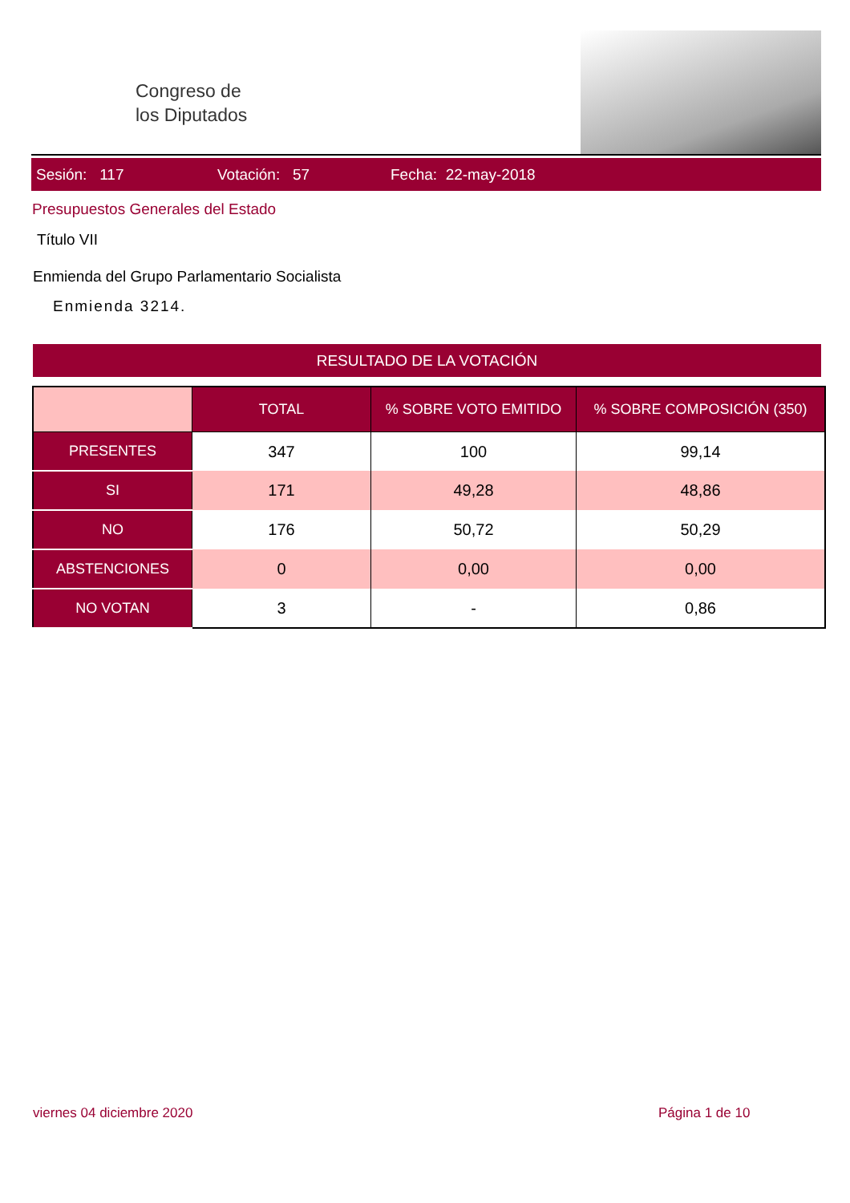Congreso de
los Diputados
Sesión: 117 Votación: 57 Fecha: 22-may-2018
Presupuestos Generales del Estado
Título VII
Enmienda del Grupo Parlamentario Socialista
Enmienda 3214.
RESULTADO DE LA VOTACIÓN
| | TOTAL | % SOBRE VOTO EMITIDO | % SOBRE COMPOSICIÓN (350) |
| --- | --- | --- | --- |
| PRESENTES | 347 | 100 | 99,14 |
| SI | 171 | 49,28 | 48,86 |
| NO | 176 | 50,72 | 50,29 |
| ABSTENCIONES | 0 | 0,00 | 0,00 |
| NO VOTAN | 3 | - | 0,86 |
viernes 04 diciembre 2020 Página 1 de 10